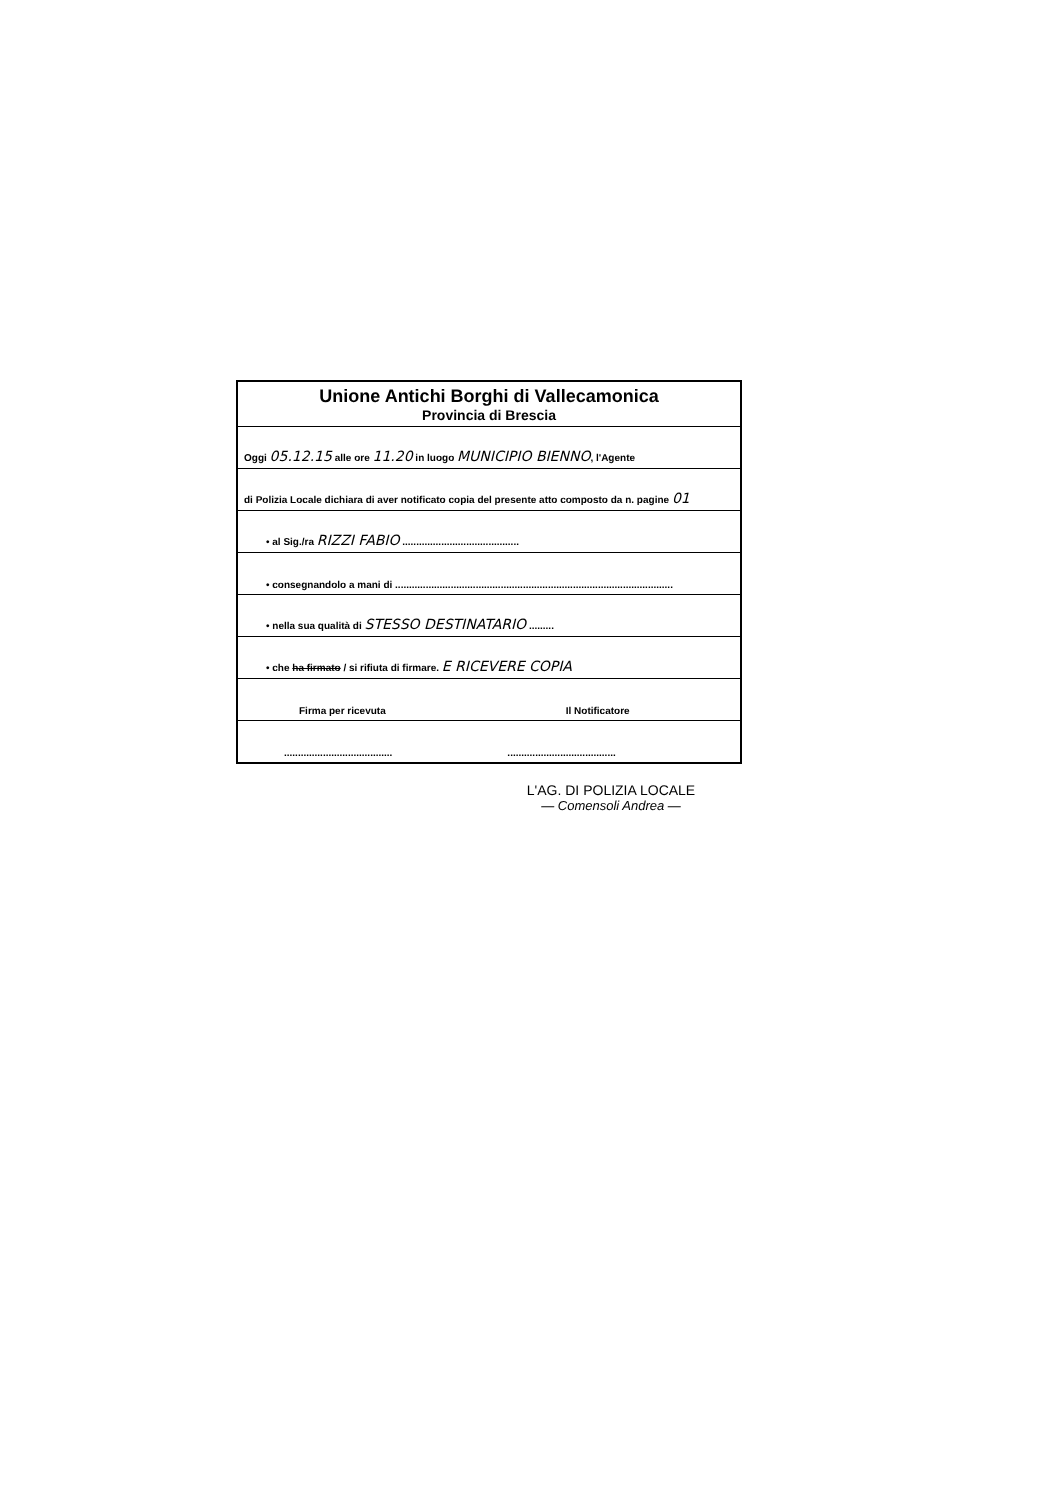| Unione Antichi Borghi di Vallecamonica Provincia di Brescia |
| Oggi 05.12.15 alle ore 11.20 in luogo MUNICIPIO BIENNO , l'Agente |
| di Polizia Locale dichiara di aver notificato copia del presente atto composto da n. pagine 01 |
| • al Sig./ra RIZZI FABIO .......................................... |
| • consegnandolo a mani di .................................................................................................... |
| • nella sua qualità di STESSO DESTINATARIO ......... |
| • che ha firmato / si rifiuta di firmare. E RICEVERE COPIA |
| Firma per ricevuta Il Notificatore |
| ....................................... ....................................... |
L'AG. DI POLIZIA LOCALE
— Comensoli Andrea —